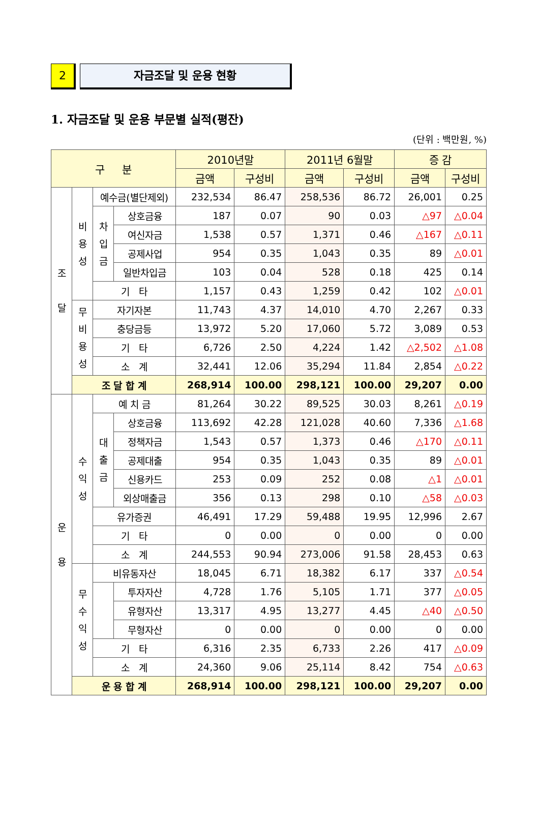2 자금조달 및 운용 현황
1. 자금조달 및 운용 부문별 실적(평잔)
(단위 : 백만원, %)
| 구 분 | | | | 2010년말 | | 2011년 6월말 | | 증 감 | |
| --- | --- | --- | --- | --- | --- | --- | --- | --- | --- |
| | | | | 금액 | 구성비 | 금액 | 구성비 | 금액 | 구성비 |
| 조 달 | 비 용 성 | 예수금(별단제외) | | 232,534 | 86.47 | 258,536 | 86.72 | 26,001 | 0.25 |
| | | 차 입 금 | 상호금융 | 187 | 0.07 | 90 | 0.03 | △97 | △0.04 |
| | | | 여신자금 | 1,538 | 0.57 | 1,371 | 0.46 | △167 | △0.11 |
| | | | 공제사업 | 954 | 0.35 | 1,043 | 0.35 | 89 | △0.01 |
| | | | 일반차입금 | 103 | 0.04 | 528 | 0.18 | 425 | 0.14 |
| | | 기 타 | | 1,157 | 0.43 | 1,259 | 0.42 | 102 | △0.01 |
| | 무 비 용 성 | 자기자본 | | 11,743 | 4.37 | 14,010 | 4.70 | 2,267 | 0.33 |
| | | 충당금등 | | 13,972 | 5.20 | 17,060 | 5.72 | 3,089 | 0.53 |
| | | 기 타 | | 6,726 | 2.50 | 4,224 | 1.42 | △2,502 | △1.08 |
| | | 소 계 | | 32,441 | 12.06 | 35,294 | 11.84 | 2,854 | △0.22 |
| | 조 달 합 계 | | | 268,914 | 100.00 | 298,121 | 100.00 | 29,207 | 0.00 |
| 운 용 | 수 익 성 | 예 치 금 | | 81,264 | 30.22 | 89,525 | 30.03 | 8,261 | △0.19 |
| | | 대 출 금 | 상호금융 | 113,692 | 42.28 | 121,028 | 40.60 | 7,336 | △1.68 |
| | | | 정책자금 | 1,543 | 0.57 | 1,373 | 0.46 | △170 | △0.11 |
| | | | 공제대출 | 954 | 0.35 | 1,043 | 0.35 | 89 | △0.01 |
| | | | 신용카드 | 253 | 0.09 | 252 | 0.08 | △1 | △0.01 |
| | | | 외상매출금 | 356 | 0.13 | 298 | 0.10 | △58 | △0.03 |
| | | 유가증권 | | 46,491 | 17.29 | 59,488 | 19.95 | 12,996 | 2.67 |
| | | 기 타 | | 0 | 0.00 | 0 | 0.00 | 0 | 0.00 |
| | | 소 계 | | 244,553 | 90.94 | 273,006 | 91.58 | 28,453 | 0.63 |
| | 무 수 익 성 | 비유동자산 | | 18,045 | 6.71 | 18,382 | 6.17 | 337 | △0.54 |
| | | | 투자자산 | 4,728 | 1.76 | 5,105 | 1.71 | 377 | △0.05 |
| | | | 유형자산 | 13,317 | 4.95 | 13,277 | 4.45 | △40 | △0.50 |
| | | | 무형자산 | 0 | 0.00 | 0 | 0.00 | 0 | 0.00 |
| | | 기 타 | | 6,316 | 2.35 | 6,733 | 2.26 | 417 | △0.09 |
| | | 소 계 | | 24,360 | 9.06 | 25,114 | 8.42 | 754 | △0.63 |
| | 운 용 합 계 | | | 268,914 | 100.00 | 298,121 | 100.00 | 29,207 | 0.00 |